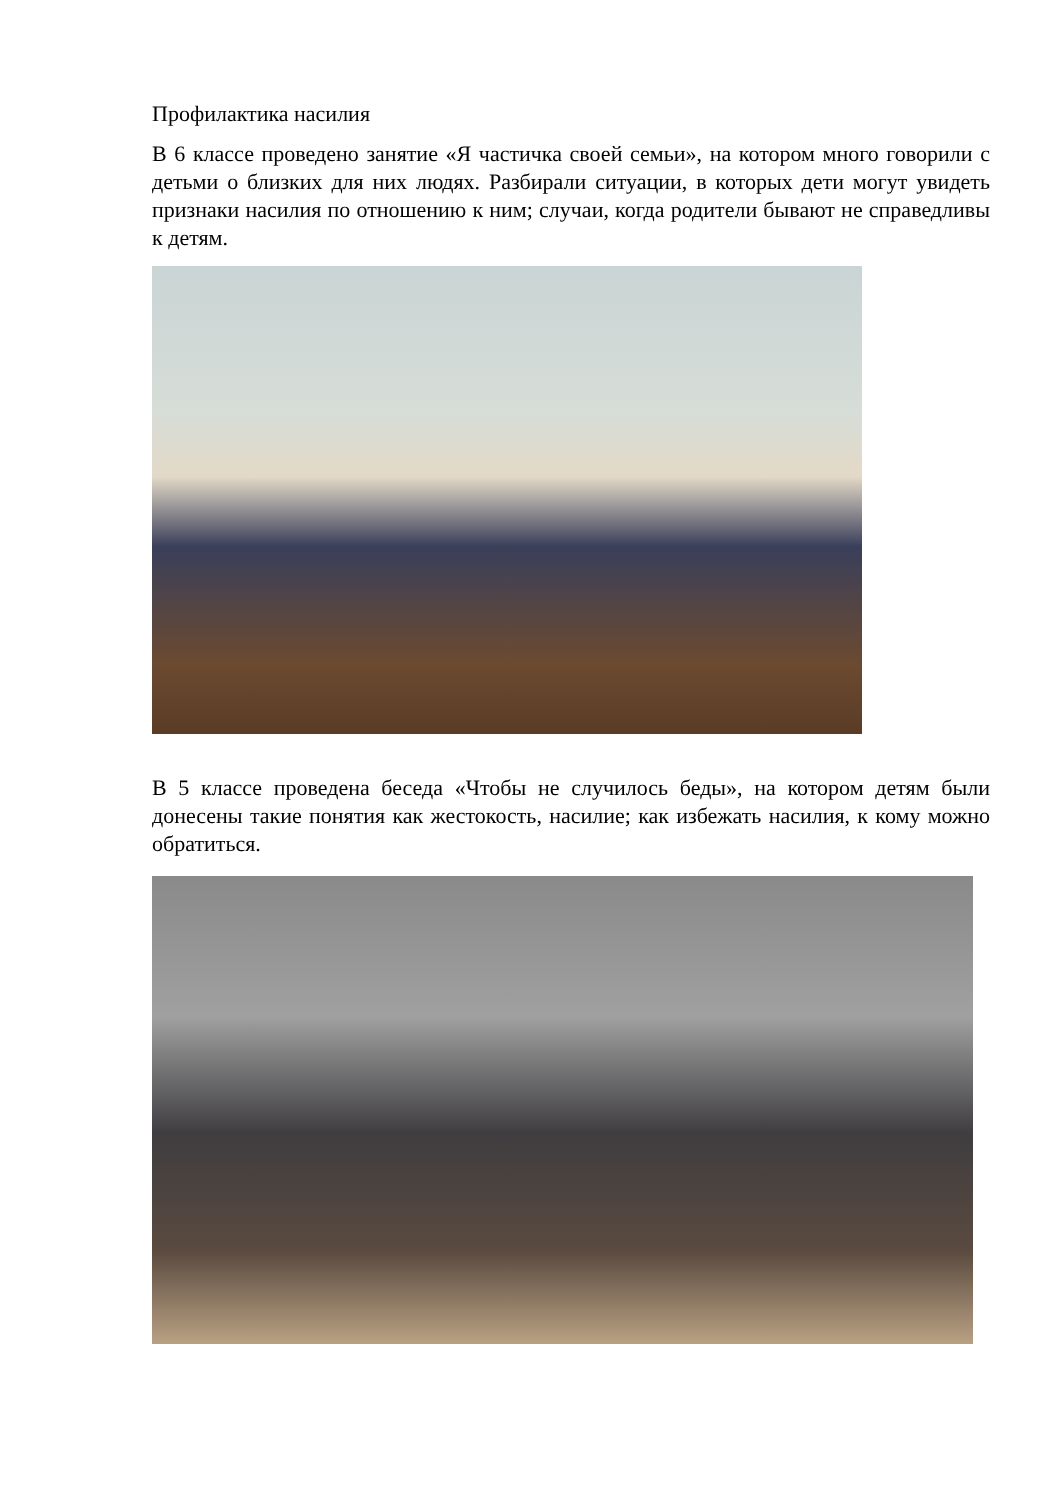Профилактика насилия
В 6 классе проведено занятие «Я частичка своей семьи», на котором много говорили с детьми о близких для них людях. Разбирали ситуации, в которых дети могут увидеть признаки насилия по отношению к ним; случаи, когда родители бывают не справедливы к детям.
В 5 классе проведена беседа «Чтобы не случилось беды», на котором детям были донесены такие понятия как жестокость, насилие; как избежать насилия, к кому можно обратиться.